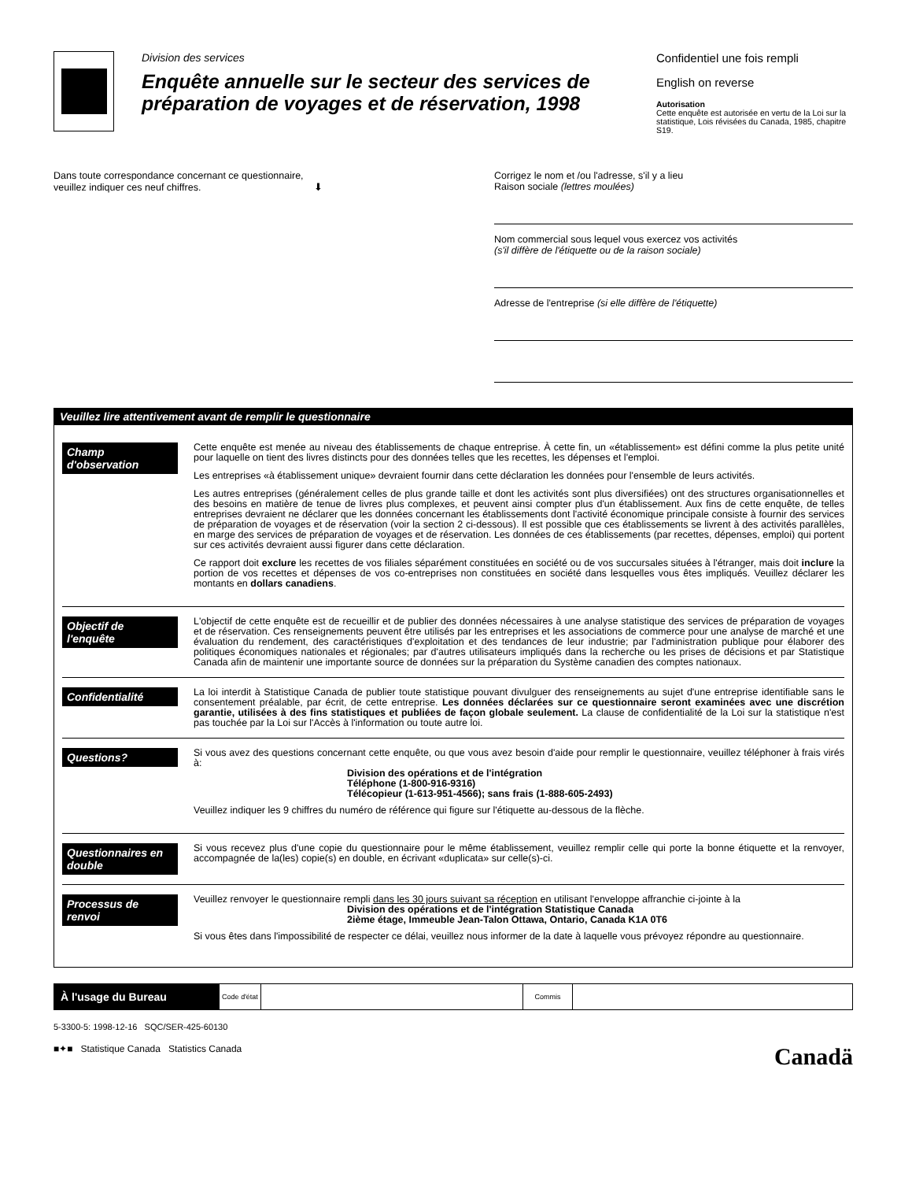Division des services
Enquête annuelle sur le secteur des services de préparation de voyages et de réservation, 1998
Confidentiel une fois rempli
English on reverse
Autorisation
Cette enquête est autorisée en vertu de la Loi sur la statistique, Lois révisées du Canada, 1985, chapitre S19.
Dans toute correspondance concernant ce questionnaire,
veuillez indiquer ces neuf chiffres. ⬇
Corrigez le nom et /ou l'adresse, s'il y a lieu
Raison sociale (lettres moulées)
Nom commercial sous lequel vous exercez vos activités
(s'il diffère de l'étiquette ou de la raison sociale)
Adresse de l'entreprise (si elle diffère de l'étiquette)
Veuillez lire attentivement avant de remplir le questionnaire
Champ d'observation
Cette enquête est menée au niveau des établissements de chaque entreprise. À cette fin, un «établissement» est défini comme la plus petite unité pour laquelle on tient des livres distincts pour des données telles que les recettes, les dépenses et l'emploi.
Les entreprises «à établissement unique» devraient fournir dans cette déclaration les données pour l'ensemble de leurs activités.
Les autres entreprises (généralement celles de plus grande taille et dont les activités sont plus diversifiées) ont des structures organisationnelles et des besoins en matière de tenue de livres plus complexes, et peuvent ainsi compter plus d'un établissement. Aux fins de cette enquête, de telles entreprises devraient ne déclarer que les données concernant les établissements dont l'activité économique principale consiste à fournir des services de préparation de voyages et de réservation (voir la section 2 ci-dessous). Il est possible que ces établissements se livrent à des activités parallèles, en marge des services de préparation de voyages et de réservation. Les données de ces établissements (par recettes, dépenses, emploi) qui portent sur ces activités devraient aussi figurer dans cette déclaration.
Ce rapport doit exclure les recettes de vos filiales séparément constituées en société ou de vos succursales situées à l'étranger, mais doit inclure la portion de vos recettes et dépenses de vos co-entreprises non constituées en société dans lesquelles vous êtes impliqués. Veuillez déclarer les montants en dollars canadiens.
Objectif de l'enquête
L'objectif de cette enquête est de recueillir et de publier des données nécessaires à une analyse statistique des services de préparation de voyages et de réservation. Ces renseignements peuvent être utilisés par les entreprises et les associations de commerce pour une analyse de marché et une évaluation du rendement, des caractéristiques d'exploitation et des tendances de leur industrie; par l'administration publique pour élaborer des politiques économiques nationales et régionales; par d'autres utilisateurs impliqués dans la recherche ou les prises de décisions et par Statistique Canada afin de maintenir une importante source de données sur la préparation du Système canadien des comptes nationaux.
Confidentialité
La loi interdit à Statistique Canada de publier toute statistique pouvant divulguer des renseignements au sujet d'une entreprise identifiable sans le consentement préalable, par écrit, de cette entreprise. Les données déclarées sur ce questionnaire seront examinées avec une discrétion garantie, utilisées à des fins statistiques et publiées de façon globale seulement. La clause de confidentialité de la Loi sur la statistique n'est pas touchée par la Loi sur l'Accès à l'information ou toute autre loi.
Questions?
Si vous avez des questions concernant cette enquête, ou que vous avez besoin d'aide pour remplir le questionnaire, veuillez téléphoner à frais virés à:
Division des opérations et de l'intégration
Téléphone (1-800-916-9316)
Télécopieur (1-613-951-4566); sans frais (1-888-605-2493)
Veuillez indiquer les 9 chiffres du numéro de référence qui figure sur l'étiquette au-dessous de la flèche.
Questionnaires en double
Si vous recevez plus d'une copie du questionnaire pour le même établissement, veuillez remplir celle qui porte la bonne étiquette et la renvoyer, accompagnée de la(les) copie(s) en double, en écrivant «duplicata» sur celle(s)-ci.
Processus de renvoi
Veuillez renvoyer le questionnaire rempli dans les 30 jours suivant sa réception en utilisant l'enveloppe affranchie ci-jointe à la
Division des opérations et de l'intégration Statistique Canada
2ième étage, Immeuble Jean-Talon Ottawa, Ontario, Canada K1A 0T6
Si vous êtes dans l'impossibilité de respecter ce délai, veuillez nous informer de la date à laquelle vous prévoyez répondre au questionnaire.
| À l'usage du Bureau | Code d'état | | Commis | |
5-3300-5: 1998-12-16 SQC/SER-425-60130
■✦■ Statistique Canada Statistics Canada
Canadä